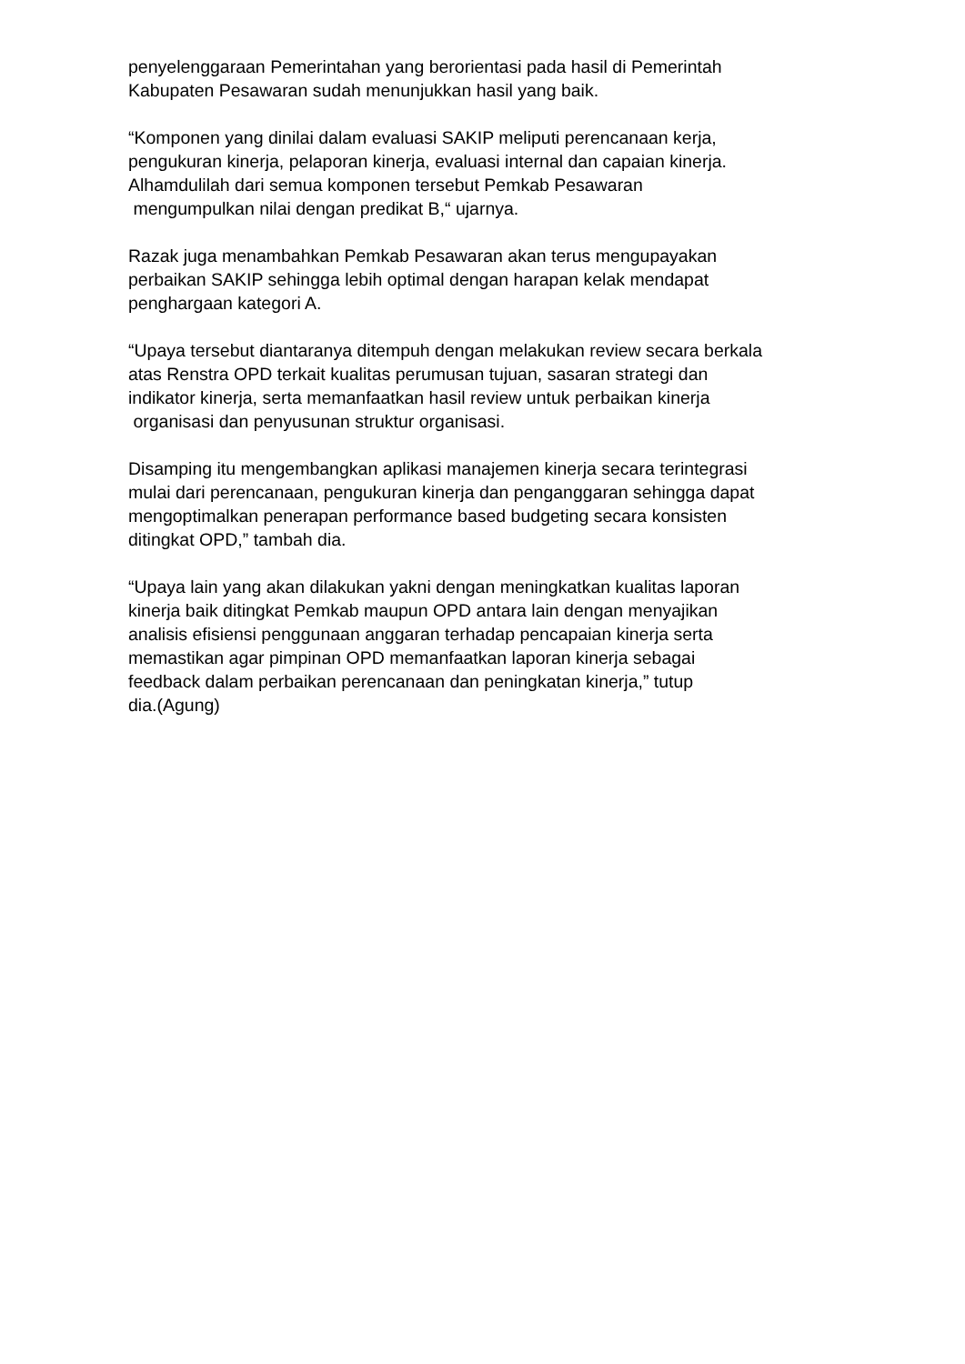penyelenggaraan Pemerintahan yang berorientasi pada hasil di Pemerintah
Kabupaten Pesawaran sudah menunjukkan hasil yang baik.
“Komponen yang dinilai dalam evaluasi SAKIP meliputi perencanaan kerja,
pengukuran kinerja, pelaporan kinerja, evaluasi internal dan capaian kinerja.
Alhamdulilah dari semua komponen tersebut Pemkab Pesawaran
mengumpulkan nilai dengan predikat B,“ ujarnya.
Razak juga menambahkan Pemkab Pesawaran akan terus mengupayakan
perbaikan SAKIP sehingga lebih optimal dengan harapan kelak mendapat
penghargaan kategori A.
“Upaya tersebut diantaranya ditempuh dengan melakukan review secara berkala
atas Renstra OPD terkait kualitas perumusan tujuan, sasaran strategi dan
indikator kinerja, serta memanfaatkan hasil review untuk perbaikan kinerja
organisasi dan penyusunan struktur organisasi.
Disamping itu mengembangkan aplikasi manajemen kinerja secara terintegrasi
mulai dari perencanaan, pengukuran kinerja dan penganggaran sehingga dapat
mengoptimalkan penerapan performance based budgeting secara konsisten
ditingkat OPD,” tambah dia.
“Upaya lain yang akan dilakukan yakni dengan meningkatkan kualitas laporan
kinerja baik ditingkat Pemkab maupun OPD antara lain dengan menyajikan
analisis efisiensi penggunaan anggaran terhadap pencapaian kinerja serta
memastikan agar pimpinan OPD memanfaatkan laporan kinerja sebagai
feedback dalam perbaikan perencanaan dan peningkatan kinerja,” tutup
dia.(Agung)